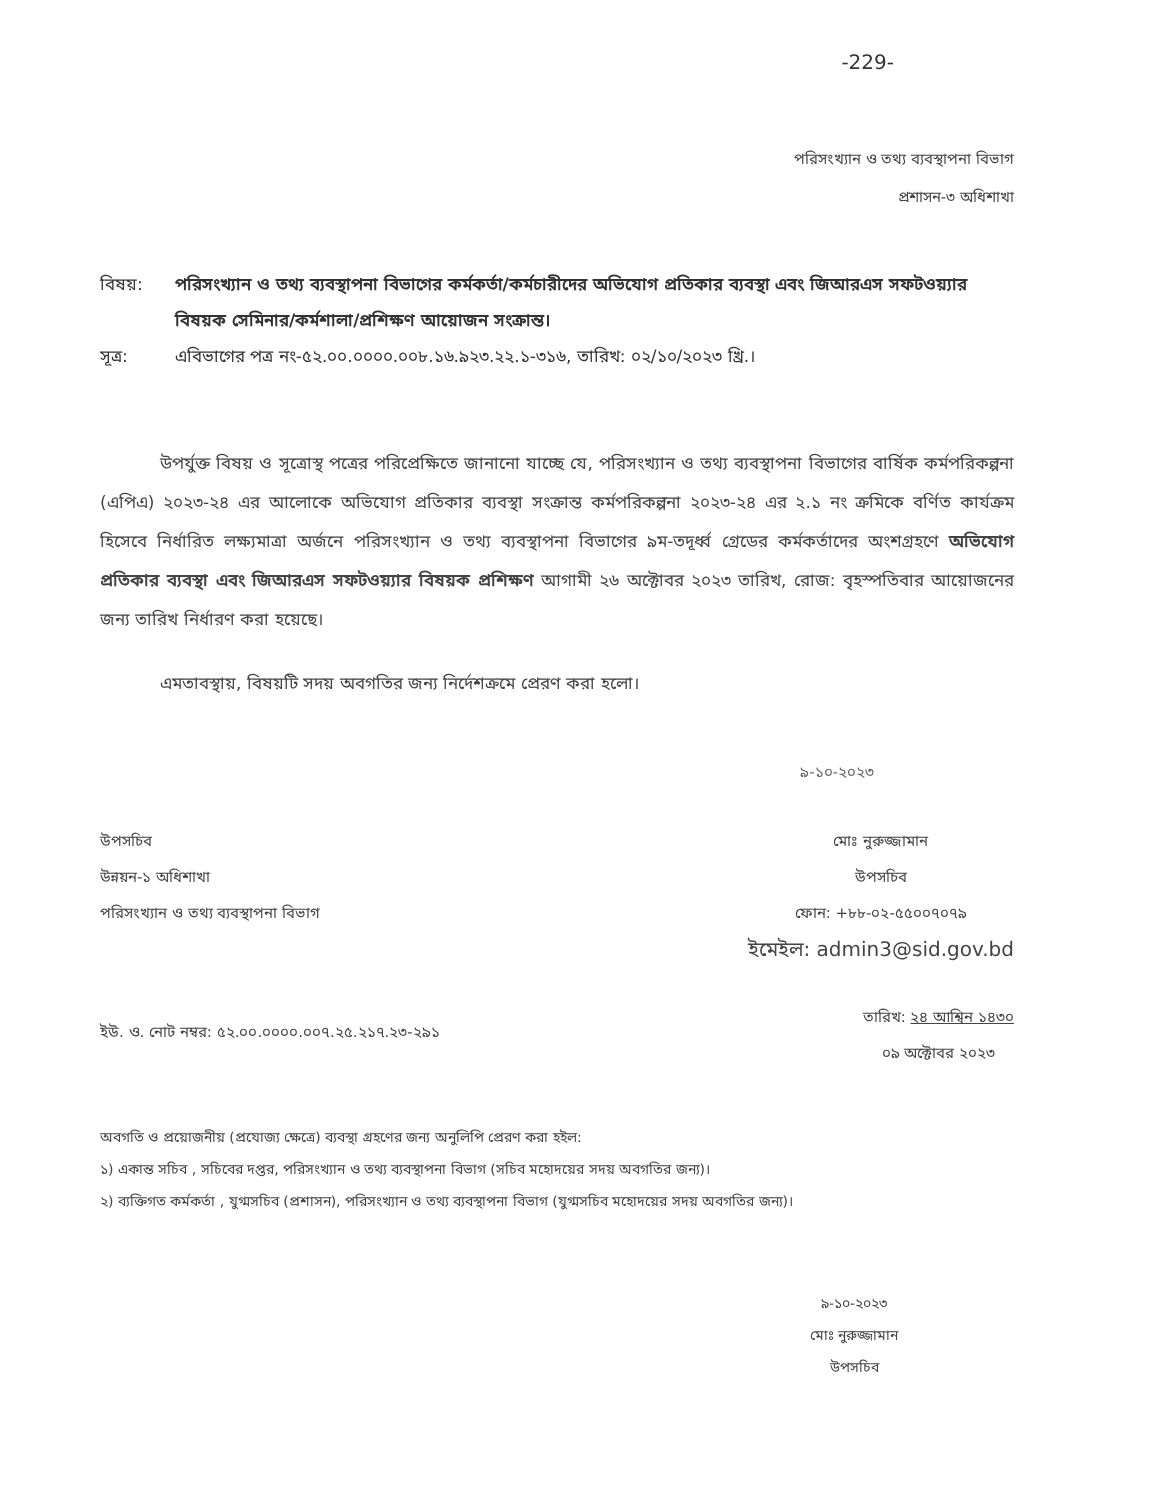-229-
পরিসংখ্যান ও তথ্য ব্যবস্থাপনা বিভাগ
প্রশাসন-৩ অধিশাখা
বিষয়: পরিসংখ্যান ও তথ্য ব্যবস্থাপনা বিভাগের কর্মকর্তা/কর্মচারীদের অভিযোগ প্রতিকার ব্যবস্থা এবং জিআরএস সফটওয়্যার বিষয়ক সেমিনার/কর্মশালা/প্রশিক্ষণ আয়োজন সংক্রান্ত।
সূত্র: এবিভাগের পত্র নং-৫২.০০.০০০০.০০৮.১৬.৯২৩.২২.১-৩১৬, তারিখ: ০২/১০/২০২৩ খ্রি.।
উপর্যুক্ত বিষয় ও সূত্রোস্থ পত্রের পরিপ্রেক্ষিতে জানানো যাচ্ছে যে, পরিসংখ্যান ও তথ্য ব্যবস্থাপনা বিভাগের বার্ষিক কর্মপরিকল্পনা (এপিএ) ২০২৩-২৪ এর আলোকে অভিযোগ প্রতিকার ব্যবস্থা সংক্রান্ত কর্মপরিকল্পনা ২০২৩-২৪ এর ২.১ নং ক্রমিকে বর্ণিত কার্যক্রম হিসেবে নির্ধারিত লক্ষ্যমাত্রা অর্জনে পরিসংখ্যান ও তথ্য ব্যবস্থাপনা বিভাগের ৯ম-তদূর্ধ্ব গ্রেডের কর্মকর্তাদের অংশগ্রহণে অভিযোগ প্রতিকার ব্যবস্থা এবং জিআরএস সফটওয়্যার বিষয়ক প্রশিক্ষণ আগামী ২৬ অক্টোবর ২০২৩ তারিখ, রোজ: বৃহস্পতিবার আয়োজনের জন্য তারিখ নির্ধারণ করা হয়েছে।
এমতাবস্থায়, বিষয়টি সদয় অবগতির জন্য নির্দেশক্রমে প্রেরণ করা হলো।
৯-১০-২০২৩
উপসচিব
উন্নয়ন-১ অধিশাখা
পরিসংখ্যান ও তথ্য ব্যবস্থাপনা বিভাগ
মোঃ নুরুজ্জামান
উপসচিব
ফোন: +৮৮-০২-৫৫০০৭০৭৯
ইমেইল: admin3@sid.gov.bd
ইউ. ও. নোট নম্বর: ৫২.০০.০০০০.০০৭.২৫.২১৭.২৩-২৯১
তারিখ: ২৪ আশ্বিন ১৪৩০
০৯ অক্টোবর ২০২৩
অবগতি ও প্রয়োজনীয় (প্রযোজ্য ক্ষেত্রে) ব্যবস্থা গ্রহণের জন্য অনুলিপি প্রেরণ করা হইল:
১) একান্ত সচিব , সচিবের দপ্তর, পরিসংখ্যান ও তথ্য ব্যবস্থাপনা বিভাগ (সচিব মহোদয়ের সদয় অবগতির জন্য)।
২) ব্যক্তিগত কর্মকর্তা , যুগ্মসচিব (প্রশাসন), পরিসংখ্যান ও তথ্য ব্যবস্থাপনা বিভাগ (যুগ্মসচিব মহোদয়ের সদয় অবগতির জন্য)।
৯-১০-২০২৩
মোঃ নুরুজ্জামান
উপসচিব